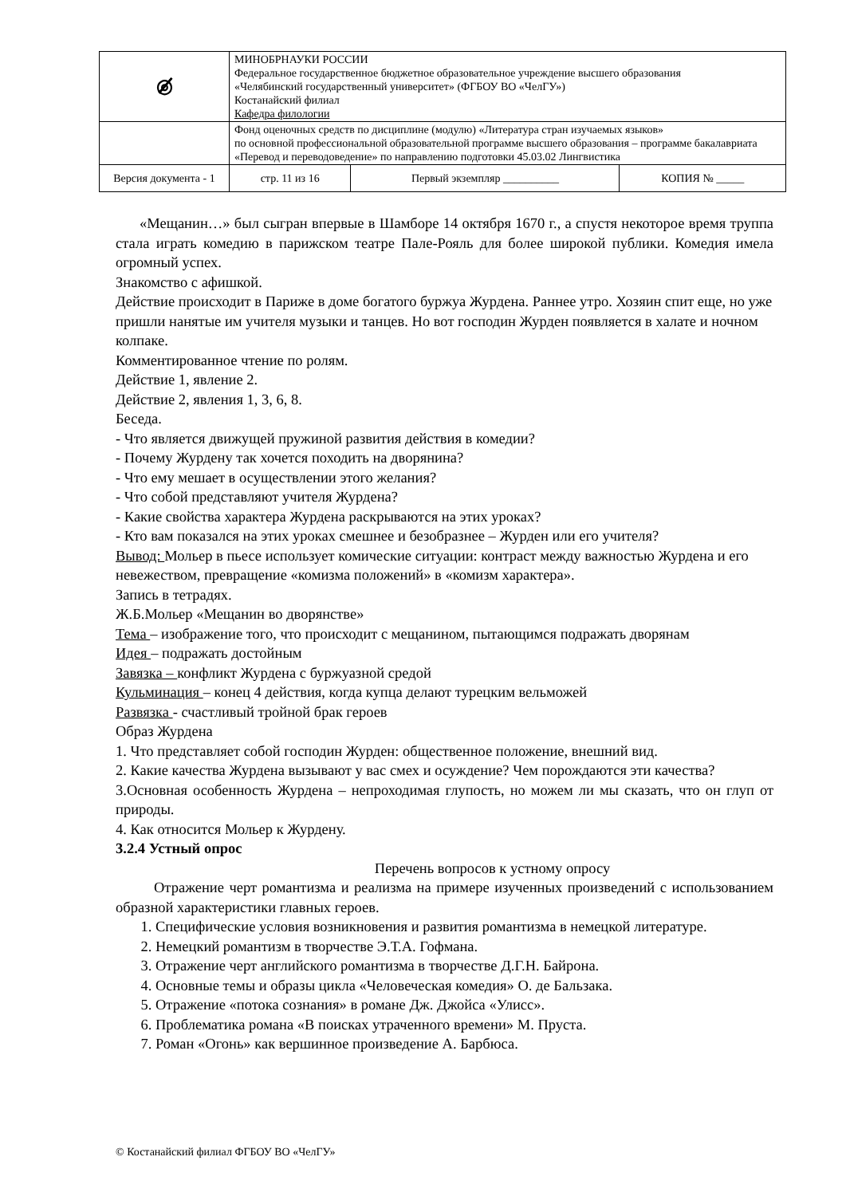| ◎̸̸̸ | МИНОБРНАУКИ РОССИИ Федеральное государственное бюджетное образовательное учреждение высшего образования «Челябинский государственный университет» (ФГБОУ ВО «ЧелГУ») Костанайский филиал Кафедра филологии | | | |
| | Фонд оценочных средств по дисциплине (модулю) «Литература стран изучаемых языков» по основной профессиональной образовательной программе высшего образования – программе бакалавриата «Перевод и переводоведение» по направлению подготовки 45.03.02 Лингвистика | | | |
| Версия документа - 1 | | стр. 11 из 16 | Первый экземпляр __________ | КОПИЯ № _____ |
«Мещанин…» был сыгран впервые в Шамборе 14 октября 1670 г., а спустя некоторое время труппа стала играть комедию в парижском театре Пале-Рояль для более широкой публики. Комедия имела огромный успех.
Знакомство с афишкой.
Действие происходит в Париже в доме богатого буржуа Журдена. Раннее утро. Хозяин спит еще, но уже пришли нанятые им учителя музыки и танцев. Но вот господин Журден появляется в халате и ночном колпаке.
Комментированное чтение по ролям.
Действие 1, явление 2.
Действие 2, явления 1, 3, 6, 8.
Беседа.
- Что является движущей пружиной развития действия в комедии?
- Почему Журдену так хочется походить на дворянина?
- Что ему мешает в осуществлении этого желания?
- Что собой представляют учителя Журдена?
- Какие свойства характера Журдена раскрываются на этих уроках?
- Кто вам показался на этих уроках смешнее и безобразнее – Журден или его учителя?
Вывод: Мольер в пьесе использует комические ситуации: контраст между важностью Журдена и его невежеством, превращение «комизма положений» в «комизм характера».
Запись в тетрадях.
Ж.Б.Мольер «Мещанин во дворянстве»
Тема – изображение того, что происходит с мещанином, пытающимся подражать дворянам
Идея – подражать достойным
Завязка – конфликт Журдена с буржуазной средой
Кульминация – конец 4 действия, когда купца делают турецким вельможей
Развязка - счастливый тройной брак героев
Образ Журдена
1. Что представляет собой господин Журден: общественное положение, внешний вид.
2. Какие качества Журдена вызывают у вас смех и осуждение? Чем порождаются эти качества?
3.Основная особенность Журдена – непроходимая глупость, но можем ли мы сказать, что он глуп от природы.
4. Как относится Мольер к Журдену.
3.2.4 Устный опрос
Перечень вопросов к устному опросу
Отражение черт романтизма и реализма на примере изученных произведений с использованием образной характеристики главных героев.
1. Специфические условия возникновения и развития романтизма в немецкой литературе.
2. Немецкий романтизм в творчестве Э.Т.А. Гофмана.
3. Отражение черт английского романтизма в творчестве Д.Г.Н. Байрона.
4. Основные темы и образы цикла «Человеческая комедия» О. де Бальзака.
5. Отражение «потока сознания» в романе Дж. Джойса «Улисс».
6. Проблематика романа «В поисках утраченного времени» М. Пруста.
7. Роман «Огонь» как вершинное произведение А. Барбюса.
© Костанайский филиал ФГБОУ ВО «ЧелГУ»